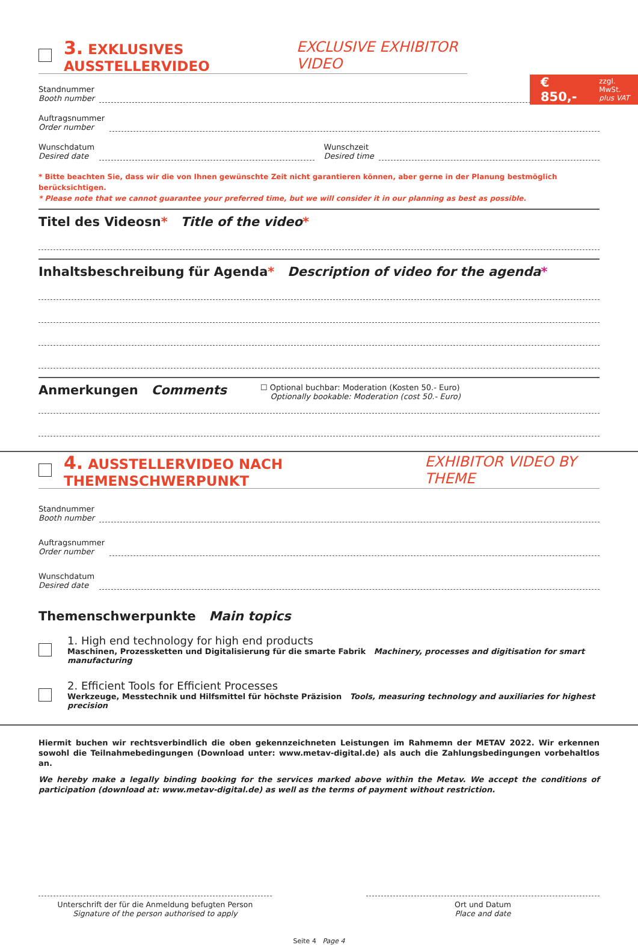€ 850,- zzgl. MwSt.
plus VAT
3. EXKLUSIVES AUSSTELLERVIDEO EXCLUSIVE EXHIBITOR VIDEO
Standnummer
Booth number
Auftragsnummer
Order number
Wunschdatum
Desired date
Wunschzeit
Desired time
* Bitte beachten Sie, dass wir die von Ihnen gewünschte Zeit nicht garantieren können, aber gerne in der Planung bestmöglich berücksichtigen.
* Please note that we cannot guarantee your preferred time, but we will consider it in our planning as best as possible.
Titel des Videosn* Title of the video*
Inhaltsbeschreibung für Agenda* Description of video for the agenda*
Anmerkungen Comments ☐ Optional buchbar: Moderation (Kosten 50.- Euro)
Optionally bookable: Moderation (cost 50.- Euro)
4. AUSSTELLERVIDEO NACH THEMENSCHWERPUNKT EXHIBITOR VIDEO BY THEME
Standnummer
Booth number
Auftragsnummer
Order number
Wunschdatum
Desired date
Themenschwerpunkte Main topics
1. High end technology for high end products
Maschinen, Prozessketten und Digitalisierung für die smarte Fabrik Machinery, processes and digitisation for smart manufacturing
2. Efficient Tools for Efficient Processes
Werkzeuge, Messtechnik und Hilfsmittel für höchste Präzision Tools, measuring technology and auxiliaries for highest precision
Hiermit buchen wir rechtsverbindlich die oben gekennzeichneten Leistungen im Rahmemn der METAV 2022. Wir erkennen sowohl die Teilnahmebedingungen (Download unter: www.metav-digital.de) als auch die Zahlungsbedingungen vorbehaltlos an.
We hereby make a legally binding booking for the services marked above within the Metav. We accept the conditions of participation (download at: www.metav-digital.de) as well as the terms of payment without restriction.
Unterschrift der für die Anmeldung befugten Person
Signature of the person authorised to apply
Ort und Datum
Place and date
Seite 4 Page 4